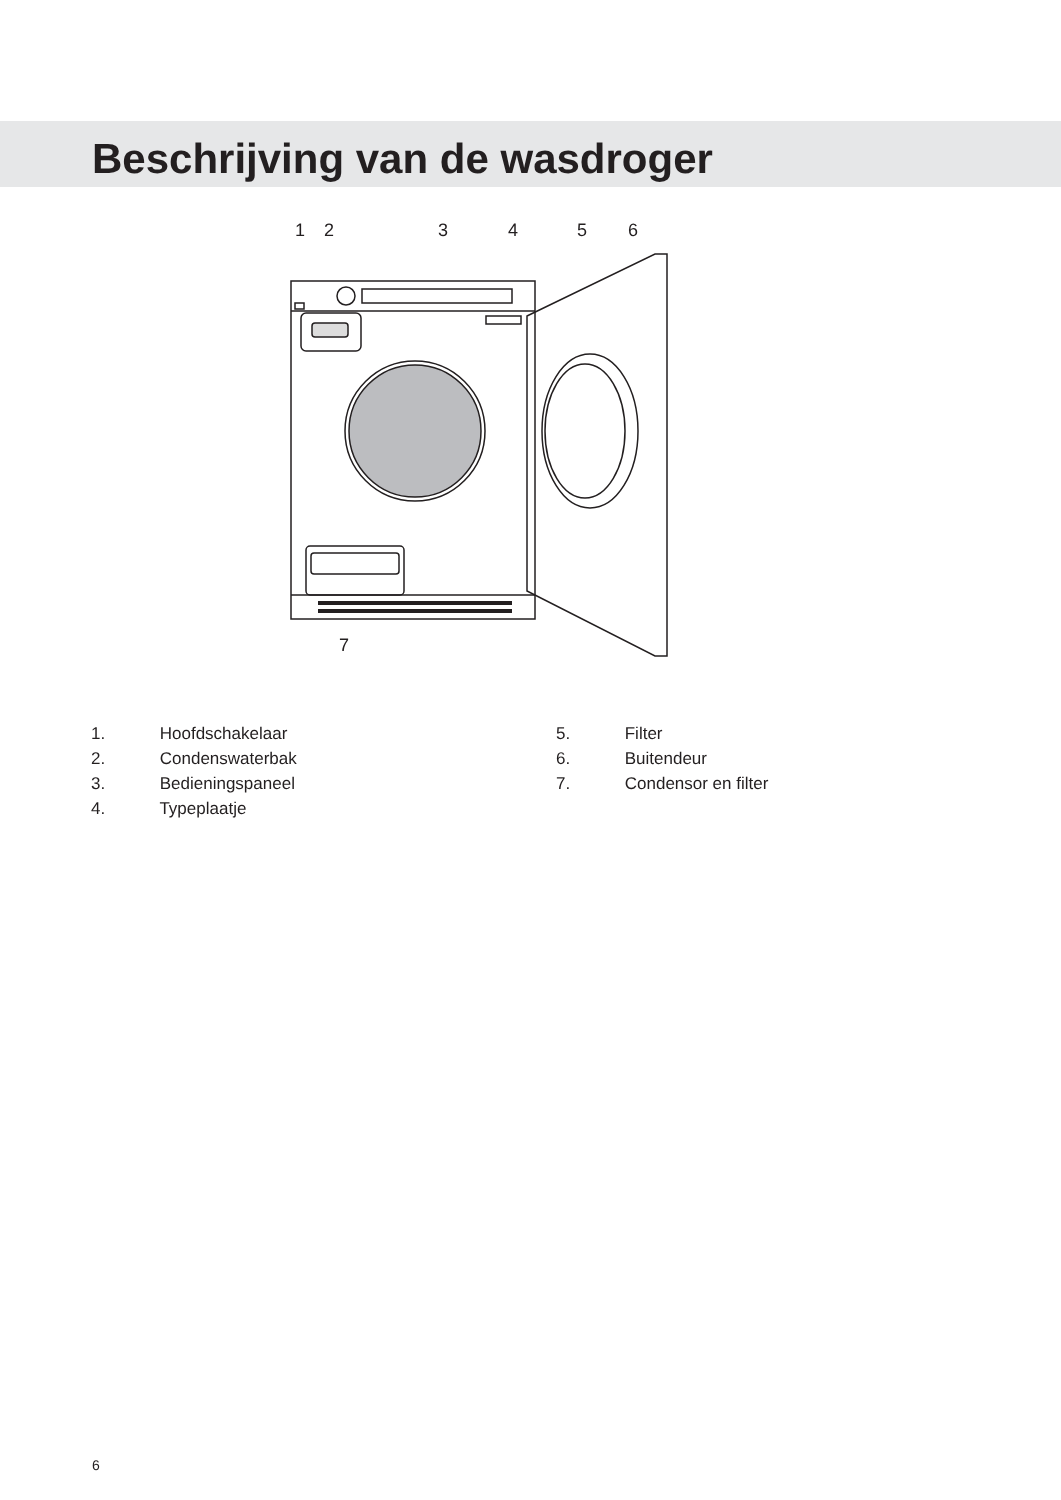Beschrijving van de wasdroger
1
2
3
4
5
6
7
1. Hoofdschakelaar
2. Condenswaterbak
3. Bedieningspaneel
4. Typeplaatje
5. Filter
6. Buitendeur
7. Condensor en filter
6